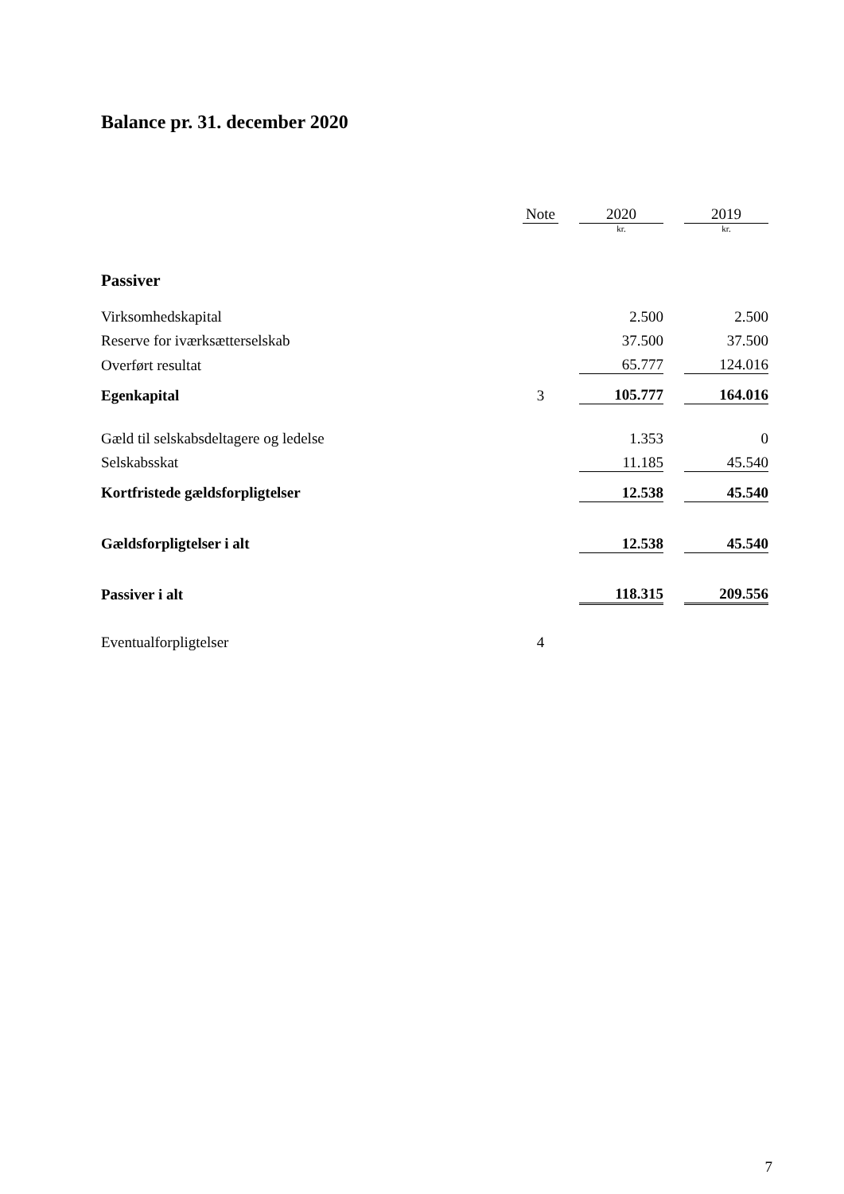Balance pr. 31. december 2020
| | Note | | 2020 | | 2019 |
| | | | kr. | | kr. |
| Passiver | | | | | |
| Virksomhedskapital | | | 2.500 | | 2.500 |
| Reserve for iværksætterselskab | | | 37.500 | | 37.500 |
| Overført resultat | | | 65.777 | | 124.016 |
| Egenkapital | 3 | | 105.777 | | 164.016 |
| Gæld til selskabsdeltagere og ledelse | | | 1.353 | | 0 |
| Selskabsskat | | | 11.185 | | 45.540 |
| Kortfristede gældsforpligtelser | | | 12.538 | | 45.540 |
| Gældsforpligtelser i alt | | | 12.538 | | 45.540 |
| Passiver i alt | | | 118.315 | | 209.556 |
| Eventualforpligtelser | 4 | | | | |
7